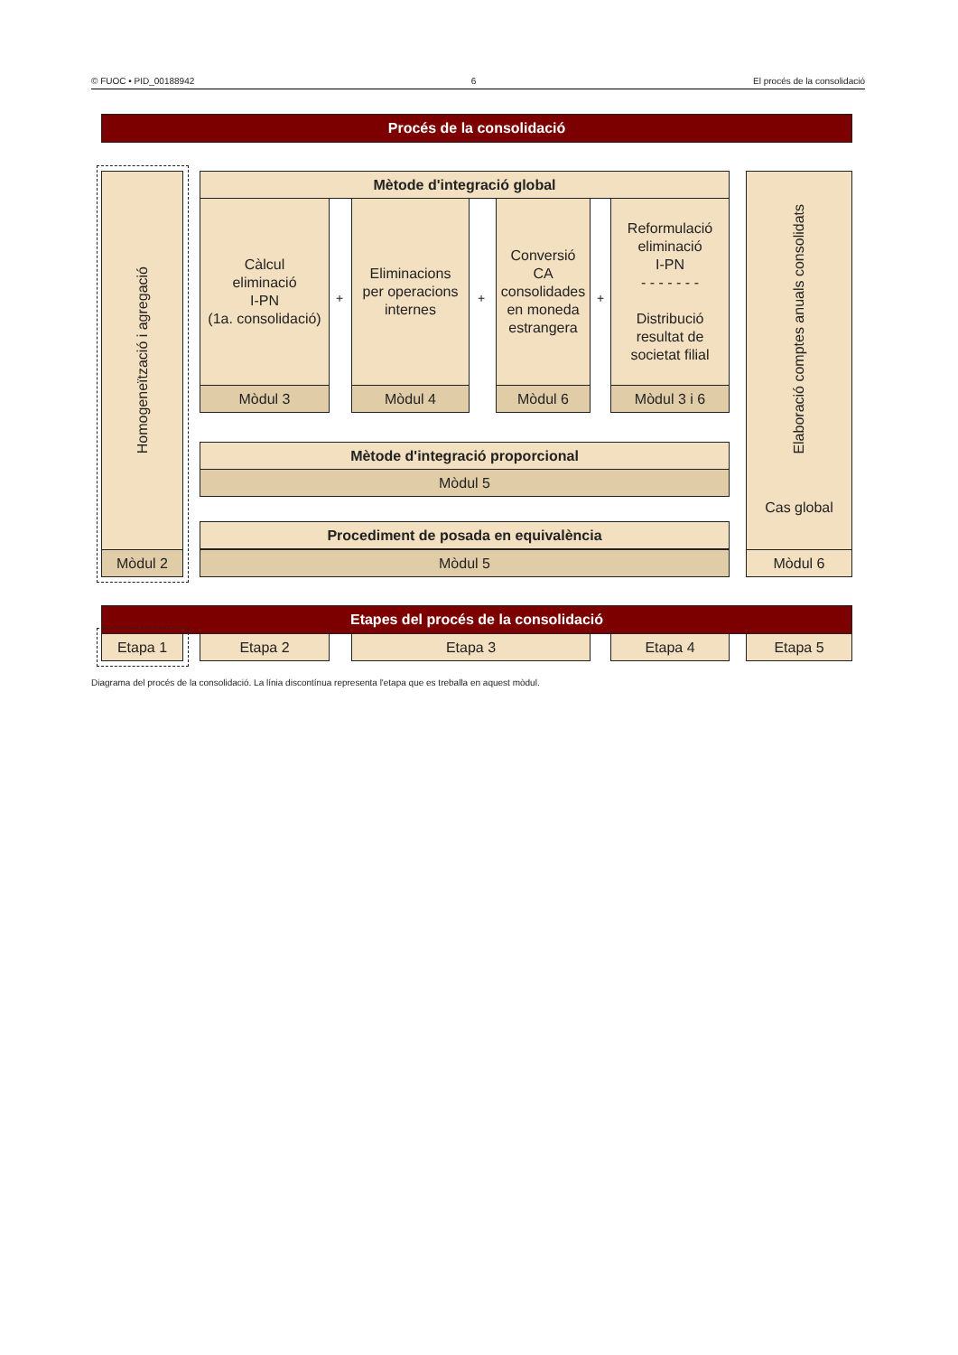© FUOC • PID_00188942 6 El procés de la consolidació
Procés de la consolidació
Homogeneïtzació i agregació
Mòdul 2
Mètode d'integració global
Càlcul
eliminació
I-PN
(1a. consolidació)
Mòdul 3
+
Eliminacions
per operacions
internes
Mòdul 4
+
Conversió
CA
consolidades
en moneda
estrangera
Mòdul 6
+
Reformulació
eliminació
I-PN
- - - - - - -
Distribució
resultat de
societat filial
Mòdul 3 i 6
Mètode d'integració proporcional
Mòdul 5
Procediment de posada en equivalència
Mòdul 5
Elaboració comptes anuals consolidats
Cas global
Mòdul 6
Etapes del procés de la consolidació
Etapa 1 Etapa 2 Etapa 3 Etapa 4 Etapa 5
Diagrama del procés de la consolidació. La línia discontínua representa l'etapa que es treballa en aquest mòdul.